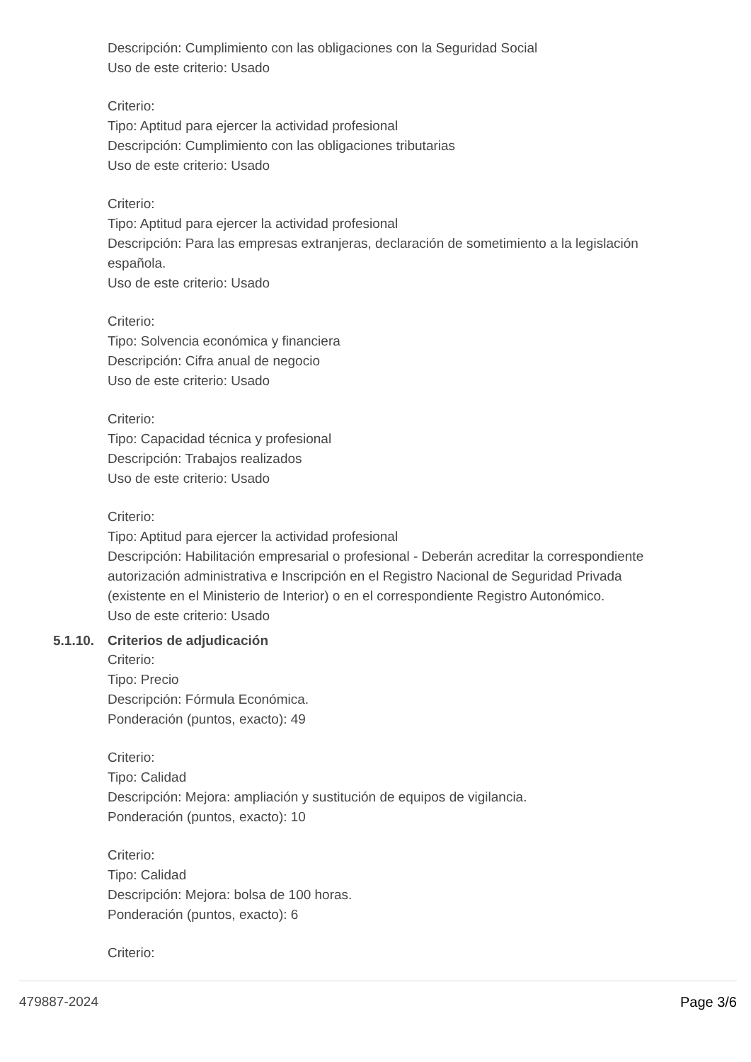Descripción: Cumplimiento con las obligaciones con la Seguridad Social
Uso de este criterio: Usado
Criterio:
Tipo: Aptitud para ejercer la actividad profesional
Descripción: Cumplimiento con las obligaciones tributarias
Uso de este criterio: Usado
Criterio:
Tipo: Aptitud para ejercer la actividad profesional
Descripción: Para las empresas extranjeras, declaración de sometimiento a la legislación española.
Uso de este criterio: Usado
Criterio:
Tipo: Solvencia económica y financiera
Descripción: Cifra anual de negocio
Uso de este criterio: Usado
Criterio:
Tipo: Capacidad técnica y profesional
Descripción: Trabajos realizados
Uso de este criterio: Usado
Criterio:
Tipo: Aptitud para ejercer la actividad profesional
Descripción: Habilitación empresarial o profesional - Deberán acreditar la correspondiente autorización administrativa e Inscripción en el Registro Nacional de Seguridad Privada (existente en el Ministerio de Interior) o en el correspondiente Registro Autonómico.
Uso de este criterio: Usado
5.1.10. Criterios de adjudicación
Criterio:
Tipo: Precio
Descripción: Fórmula Económica.
Ponderación (puntos, exacto): 49
Criterio:
Tipo: Calidad
Descripción: Mejora: ampliación y sustitución de equipos de vigilancia.
Ponderación (puntos, exacto): 10
Criterio:
Tipo: Calidad
Descripción: Mejora: bolsa de 100 horas.
Ponderación (puntos, exacto): 6
Criterio:
479887-2024 Page 3/6